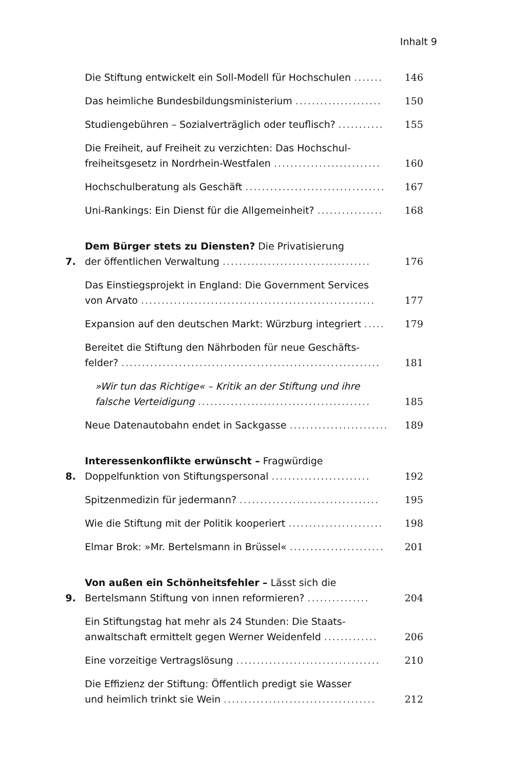Inhalt 9
Die Stiftung entwickelt ein Soll-Modell für Hochschulen .......
146
Das heimliche Bundesbildungsministerium .....................
150
Studiengebühren – Sozialverträglich oder teuflisch? ...........
155
Die Freiheit, auf Freiheit zu verzichten: Das Hochschul-
freiheitsgesetz in Nordrhein-Westfalen ..........................
160
Hochschulberatung als Geschäft ..................................
167
Uni-Rankings: Ein Dienst für die Allgemeinheit? ................
168
7.
Dem Bürger stets zu Diensten? Die Privatisierung
der öffentlichen Verwaltung ....................................
176
Das Einstiegsprojekt in England: Die Government Services
von Arvato .........................................................
177
Expansion auf den deutschen Markt: Würzburg integriert .....
179
Bereitet die Stiftung den Nährboden für neue Geschäfts-
felder? ...............................................................
181
»Wir tun das Richtige« – Kritik an der Stiftung und ihre
falsche Verteidigung ..........................................
185
Neue Datenautobahn endet in Sackgasse ........................
189
8.
Interessenkonflikte erwünscht – Fragwürdige
Doppelfunktion von Stiftungspersonal ........................
192
Spitzenmedizin für jedermann? ..................................
195
Wie die Stiftung mit der Politik kooperiert .......................
198
Elmar Brok: »Mr. Bertelsmann in Brüssel« .......................
201
9.
Von außen ein Schönheitsfehler – Lässt sich die
Bertelsmann Stiftung von innen reformieren? ...............
204
Ein Stiftungstag hat mehr als 24 Stunden: Die Staats-
anwaltschaft ermittelt gegen Werner Weidenfeld .............
206
Eine vorzeitige Vertragslösung ...................................
210
Die Effizienz der Stiftung: Öffentlich predigt sie Wasser
und heimlich trinkt sie Wein .....................................
212